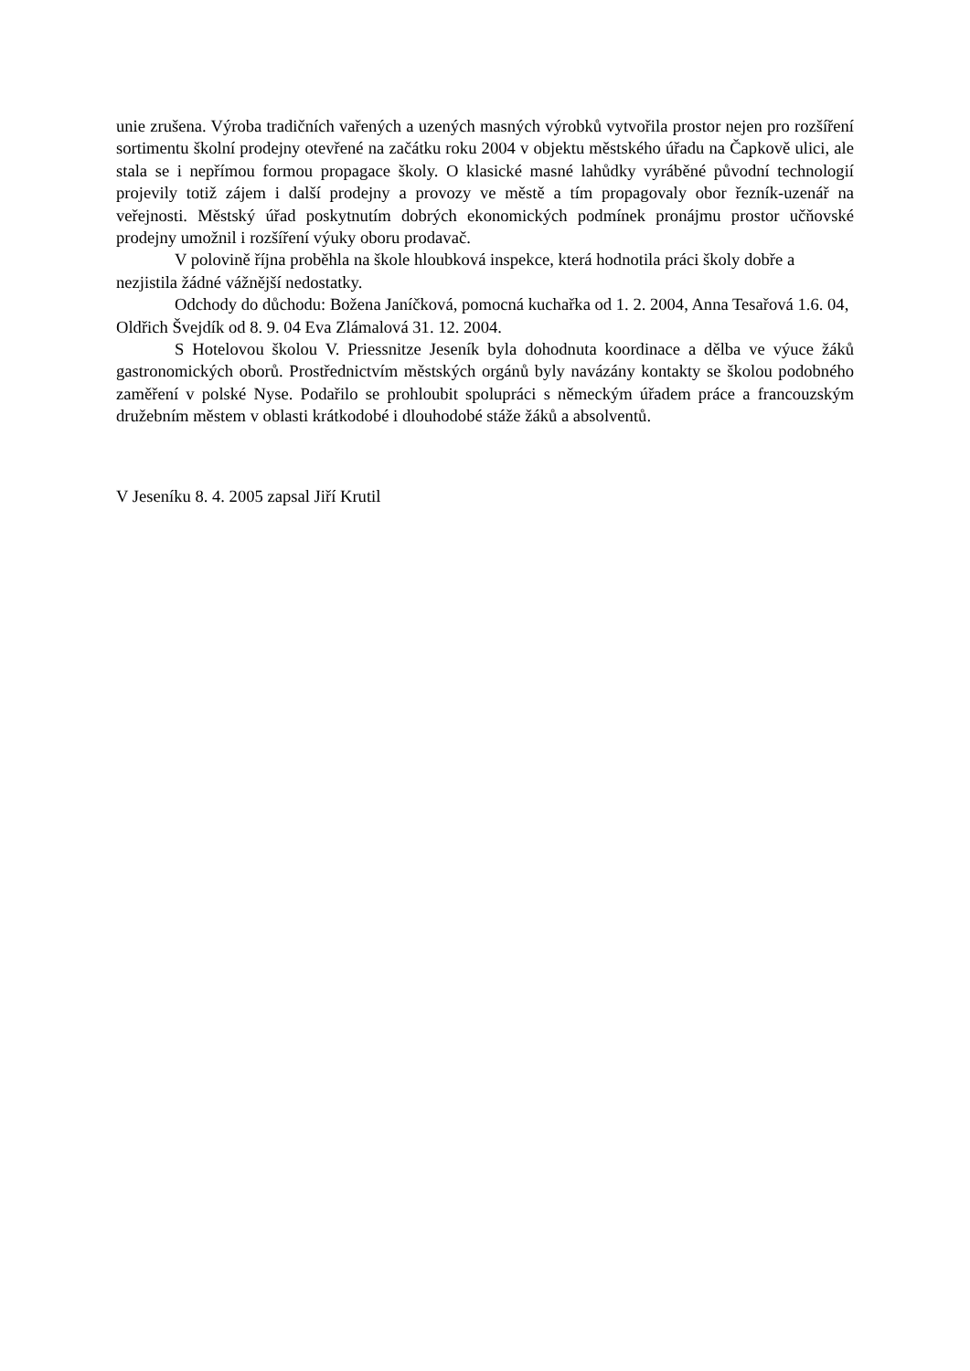unie zrušena. Výroba tradičních vařených a uzených masných výrobků vytvořila prostor nejen pro rozšíření sortimentu školní prodejny otevřené na začátku roku 2004 v objektu městského úřadu na Čapkově ulici, ale stala se i nepřímou formou propagace školy. O klasické masné lahůdky vyráběné původní technologií projevily totiž zájem i další prodejny a provozy ve městě a tím propagovaly obor řezník-uzenář na veřejnosti. Městský úřad poskytnutím dobrých ekonomických podmínek pronájmu prostor učňovské prodejny umožnil i rozšíření výuky oboru prodavač.
V polovině října proběhla na škole hloubková inspekce, která hodnotila práci školy dobře a nezjistila žádné vážnější nedostatky.
Odchody do důchodu: Božena Janíčková, pomocná kuchařka od 1. 2. 2004, Anna Tesařová 1.6. 04, Oldřich Švejdík od 8. 9. 04 Eva Zlámalová 31. 12. 2004.
S Hotelovou školou V. Priessnitze Jeseník byla dohodnuta koordinace a dělba ve výuce žáků gastronomických oborů. Prostřednictvím městských orgánů byly navázány kontakty se školou podobného zaměření v polské Nyse. Podařilo se prohloubit spolupráci s německým úřadem práce a francouzským družebním městem v oblasti krátkodobé i dlouhodobé stáže žáků a absolventů.
V Jeseníku 8. 4. 2005 zapsal Jiří Krutil